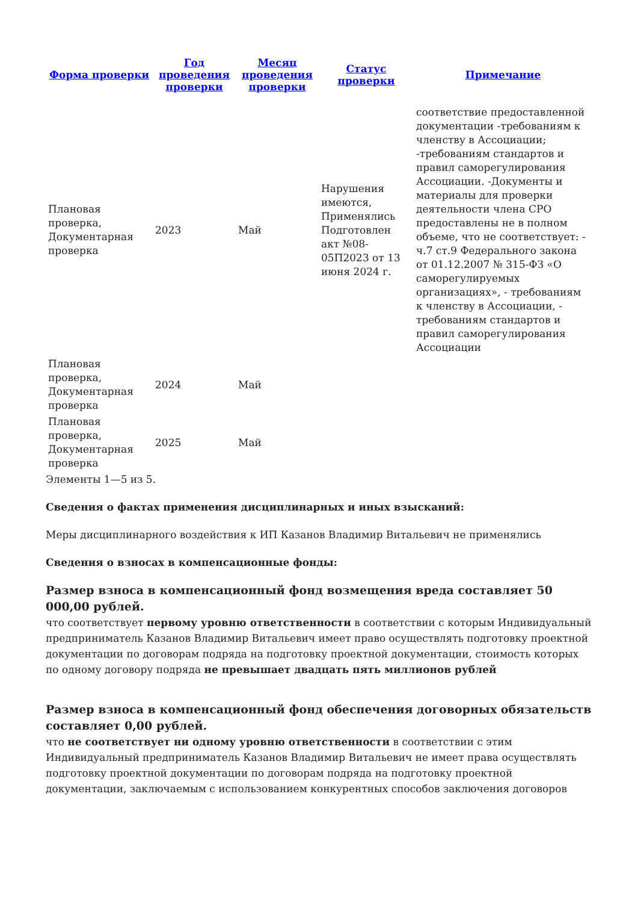| Форма проверки | Год проведения проверки | Месяц проведения проверки | Статус проверки | Примечание |
| --- | --- | --- | --- | --- |
| Плановая проверка, Документарная проверка | 2023 | Май | Нарушения имеются, Применялись Подготовлен акт №08-05П2023 от 13 июня 2024 г. | соответствие предоставленной документации -требованиям к членству в Ассоциации; -требованиям стандартов и правил саморегулирования Ассоциации. -Документы и материалы для проверки деятельности члена СРО предоставлены не в полном объеме, что не соответствует: - ч.7 ст.9 Федерального закона от 01.12.2007 № 315-ФЗ «О саморегулируемых организациях», - требованиям к членству в Ассоциации, - требованиям стандартов и правил саморегулирования Ассоциации |
| Плановая проверка, Документарная проверка | 2024 | Май | | |
| Плановая проверка, Документарная проверка | 2025 | Май | | |
Элементы 1—5 из 5.
Сведения о фактах применения дисциплинарных и иных взысканий:
Меры дисциплинарного воздействия к ИП Казанов Владимир Витальевич не применялись
Сведения о взносах в компенсационные фонды:
Размер взноса в компенсационный фонд возмещения вреда составляет 50 000,00 рублей.
что соответствует первому уровню ответственности в соответствии с которым Индивидуальный предприниматель Казанов Владимир Витальевич имеет право осуществлять подготовку проектной документации по договорам подряда на подготовку проектной документации, стоимость которых по одному договору подряда не превышает двадцать пять миллионов рублей
Размер взноса в компенсационный фонд обеспечения договорных обязательств составляет 0,00 рублей.
что не соответствует ни одному уровню ответственности в соответствии с этим Индивидуальный предприниматель Казанов Владимир Витальевич не имеет права осуществлять подготовку проектной документации по договорам подряда на подготовку проектной документации, заключаемым с использованием конкурентных способов заключения договоров